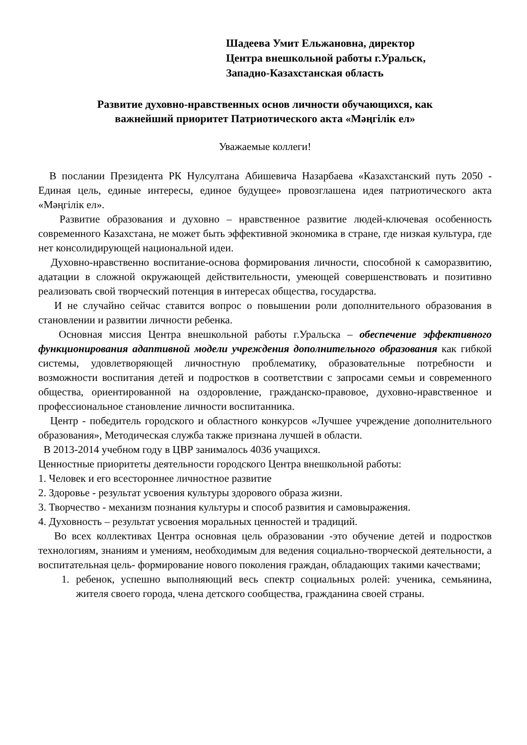Шадеева Умит Ельжановна, директор
Центра внешкольной работы г.Уральск,
Западно-Казахстанская область
Развитие духовно-нравственных основ личности обучающихся, как
важнейший приоритет Патриотического акта «Мәңгілік ел»
Уважаемые коллеги!
В послании Президента РК Нулсултана Абишевича Назарбаева «Казахстанский путь 2050 - Единая цель, единые интересы, единое будущее» провозглашена идея патриотического акта «Мәңгілік ел».
Развитие образования и духовно – нравственное развитие людей-ключевая особенность современного Казахстана, не может быть эффективной экономика в стране, где низкая культура, где нет консолидирующей национальной идеи.
Духовно-нравственно воспитание-основа формирования личности, способной к саморазвитию, адатации в сложной окружающей действительности, умеющей совершенствовать и позитивно реализовать свой творческий потенция в интересах общества, государства.
И не случайно сейчас ставится вопрос о повышении роли дополнительного образования в становлении и развитии личности ребенка.
Основная миссия Центра внешкольной работы г.Уральска – обеспечение эффективного функционирования адаптивной модели учреждения дополнительного образования как гибкой системы, удовлетворяющей личностную проблематику, образовательные потребности и возможности воспитания детей и подростков в соответствии с запросами семьи и современного общества, ориентированной на оздоровление, гражданско-правовое, духовно-нравственное и профессиональное становление личности воспитанника.
Центр - победитель городского и областного конкурсов «Лучшее учреждение дополнительного образования», Методическая служба также признана лучшей в области.
В 2013-2014 учебном году в ЦВР занималось 4036 учащихся.
Ценностные приоритеты деятельности городского Центра внешкольной работы:
1. Человек и его всестороннее личностное развитие
2. Здоровье - результат усвоения культуры здорового образа жизни.
3. Творчество - механизм познания культуры и способ развития и самовыражения.
4. Духовность – результат усвоения моральных ценностей и традиций.
Во всех коллективах Центра основная цель образовании -это обучение детей и подростков технологиям, знаниям и умениям, необходимым для ведения социально-творческой деятельности, а воспитательная цель- формирование нового поколения граждан, обладающих такими качествами;
1. ребенок, успешно выполняющий весь спектр социальных ролей: ученика, семьянина, жителя своего города, члена детского сообщества, гражданина своей страны.